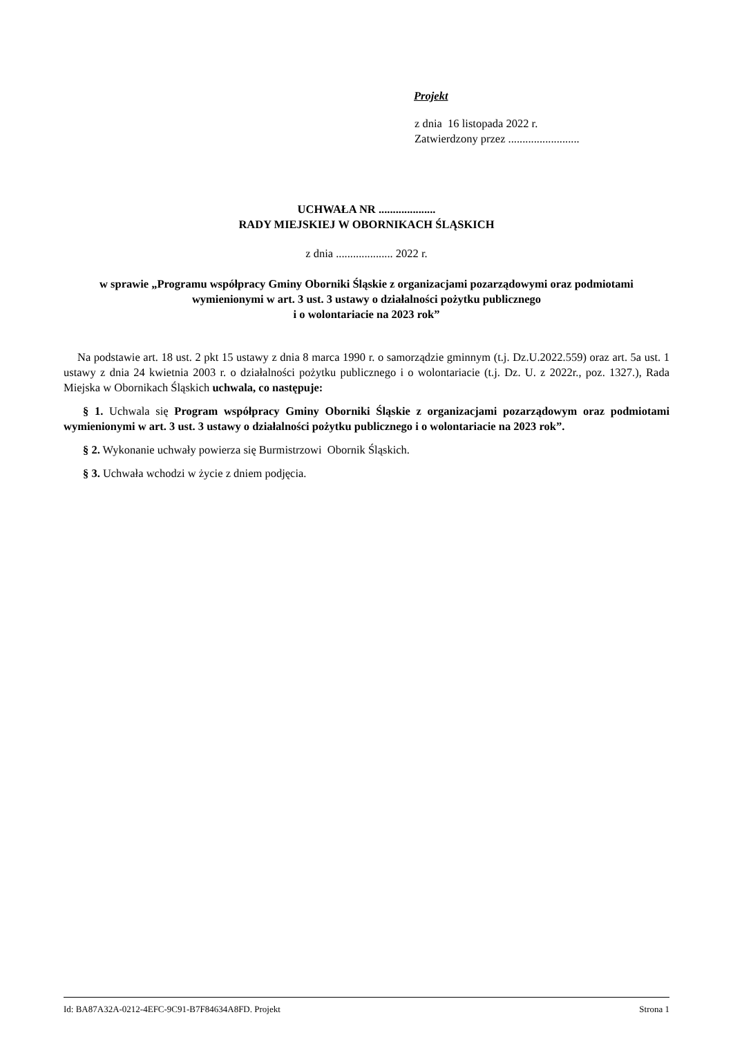Projekt
z dnia 16 listopada 2022 r.
Zatwierdzony przez .........................
UCHWAŁA NR ....................
RADY MIEJSKIEJ W OBORNIKACH ŚLĄSKICH
z dnia .................... 2022 r.
w sprawie „Programu współpracy Gminy Oborniki Śląskie z organizacjami pozarządowymi oraz podmiotami wymienionymi w art. 3 ust. 3 ustawy o działalności pożytku publicznego
i o wolontariacie na 2023 rok”
Na podstawie art. 18 ust. 2 pkt 15 ustawy z dnia 8 marca 1990 r. o samorządzie gminnym (t.j. Dz.U.2022.559) oraz art. 5a ust. 1 ustawy z dnia 24 kwietnia 2003 r. o działalności pożytku publicznego i o wolontariacie (t.j. Dz. U. z 2022r., poz. 1327.), Rada Miejska w Obornikach Śląskich uchwala, co następuje:
§ 1. Uchwala się Program współpracy Gminy Oborniki Śląskie z organizacjami pozarządowym oraz podmiotami wymienionymi w art. 3 ust. 3 ustawy o działalności pożytku publicznego i o wolontariacie na 2023 rok”.
§ 2. Wykonanie uchwały powierza się Burmistrzowi Obornik Śląskich.
§ 3. Uchwała wchodzi w życie z dniem podjęcia.
Id: BA87A32A-0212-4EFC-9C91-B7F84634A8FD. Projekt Strona 1